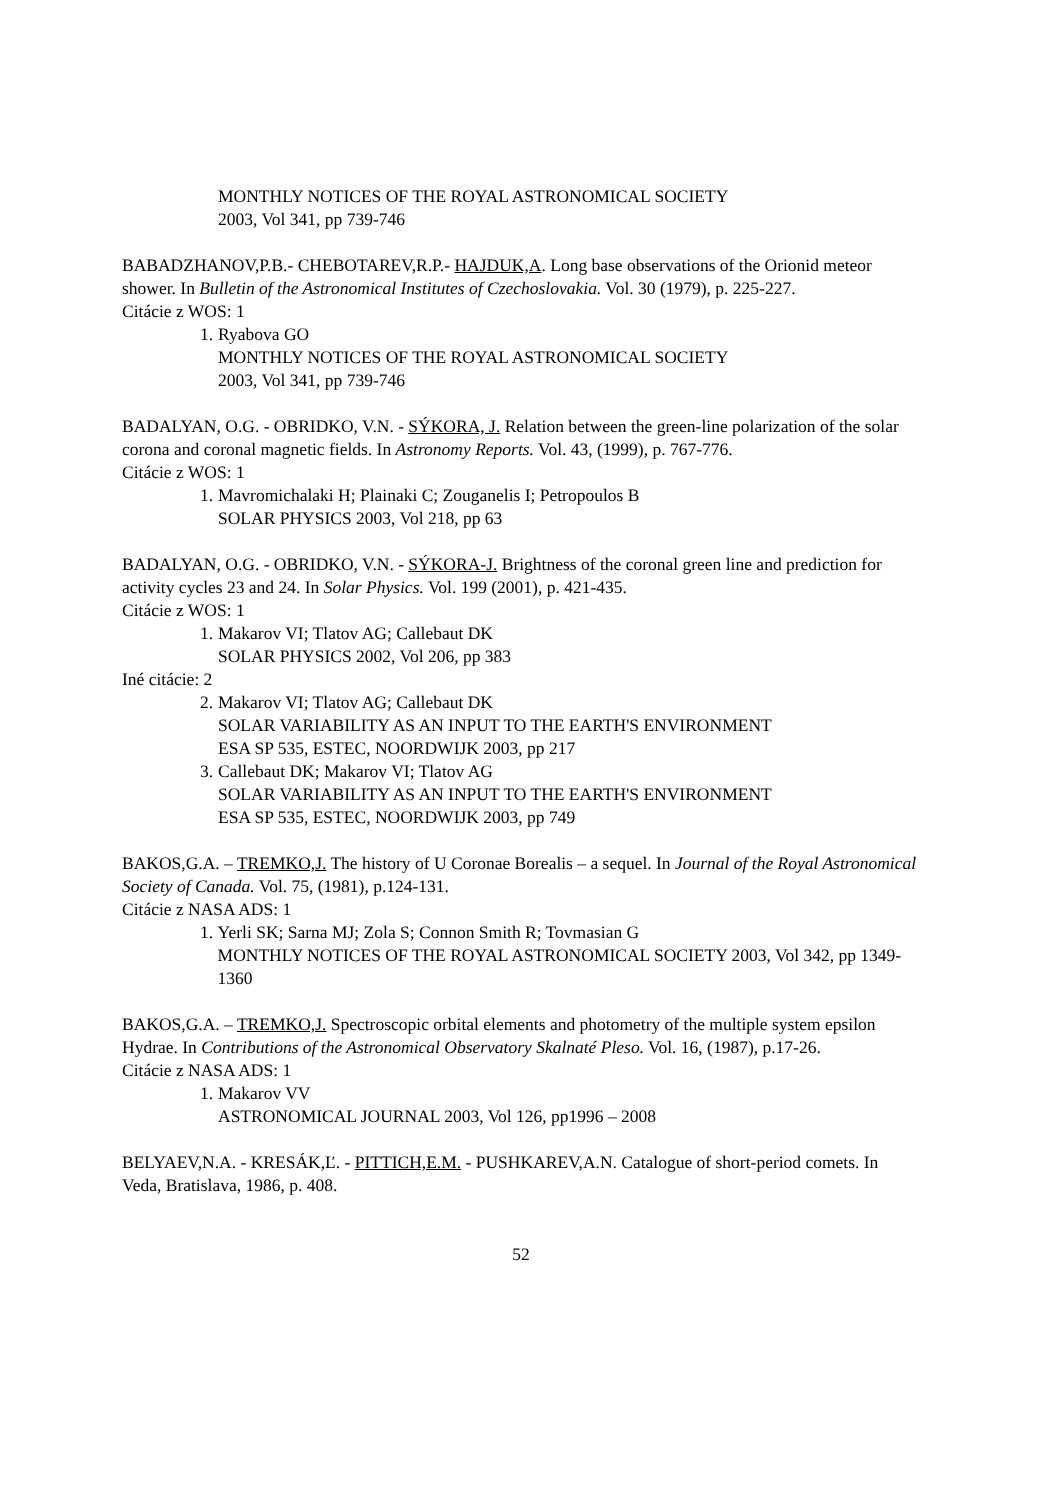MONTHLY NOTICES OF THE ROYAL ASTRONOMICAL SOCIETY
2003, Vol 341, pp 739-746
BABADZHANOV,P.B.- CHEBOTAREV,R.P.- HAJDUK,A. Long base observations of the Orionid meteor shower. In Bulletin of the Astronomical Institutes of Czechoslovakia. Vol. 30 (1979), p. 225-227.
Citácie z WOS: 1
1. Ryabova GO
MONTHLY NOTICES OF THE ROYAL ASTRONOMICAL SOCIETY
2003, Vol 341, pp 739-746
BADALYAN, O.G. - OBRIDKO, V.N. - SÝKORA, J. Relation between the green-line polarization of the solar corona and coronal magnetic fields. In Astronomy Reports. Vol. 43, (1999), p. 767-776.
Citácie z WOS: 1
1. Mavromichalaki H; Plainaki C; Zouganelis I; Petropoulos B
SOLAR PHYSICS 2003, Vol 218, pp 63
BADALYAN, O.G. - OBRIDKO, V.N. - SÝKORA-J. Brightness of the coronal green line and prediction for activity cycles 23 and 24. In Solar Physics. Vol. 199 (2001), p. 421-435.
Citácie z WOS: 1
1. Makarov VI; Tlatov AG; Callebaut DK
SOLAR PHYSICS 2002, Vol 206, pp 383
Iné citácie: 2
2. Makarov VI; Tlatov AG; Callebaut DK
SOLAR VARIABILITY AS AN INPUT TO THE EARTH'S ENVIRONMENT
ESA SP 535, ESTEC, NOORDWIJK 2003, pp 217
3. Callebaut DK; Makarov VI; Tlatov AG
SOLAR VARIABILITY AS AN INPUT TO THE EARTH'S ENVIRONMENT
ESA SP 535, ESTEC, NOORDWIJK 2003, pp 749
BAKOS,G.A. – TREMKO,J. The history of U Coronae Borealis – a sequel. In Journal of the Royal Astronomical Society of Canada. Vol. 75, (1981), p.124-131.
Citácie z NASA ADS: 1
1. Yerli SK; Sarna MJ; Zola S; Connon Smith R; Tovmasian G
MONTHLY NOTICES OF THE ROYAL ASTRONOMICAL SOCIETY 2003, Vol 342, pp 1349-1360
BAKOS,G.A. – TREMKO,J. Spectroscopic orbital elements and photometry of the multiple system epsilon Hydrae. In Contributions of the Astronomical Observatory Skalnaté Pleso. Vol. 16, (1987), p.17-26.
Citácie z NASA ADS: 1
1. Makarov VV
ASTRONOMICAL JOURNAL 2003, Vol 126, pp1996 – 2008
BELYAEV,N.A. - KRESÁK,Ľ. - PITTICH,E.M. - PUSHKAREV,A.N. Catalogue of short-period comets. In Veda, Bratislava, 1986, p. 408.
52